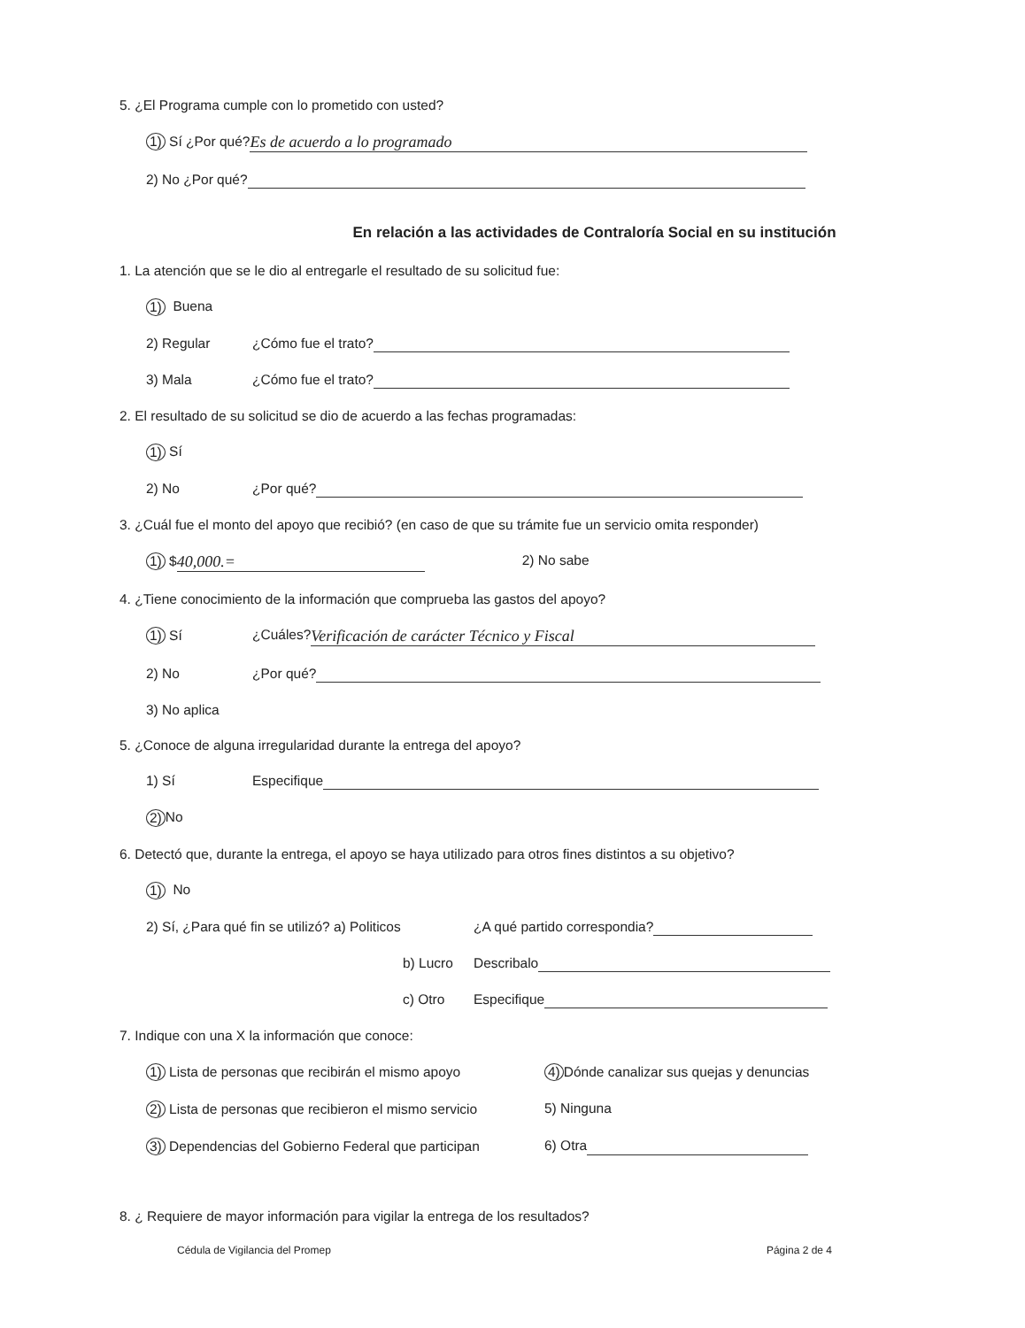5. ¿El Programa cumple con lo prometido con usted?
1) Sí ¿Por qué? Es de acuerdo a lo programado
2) No ¿Por qué?
En relación a las actividades de Contraloría Social en su institución
1. La atención que se le dio al entregarle el resultado de su solicitud fue:
1) Buena
2) Regular ¿Cómo fue el trato?
3) Mala ¿Cómo fue el trato?
2. El resultado de su solicitud se dio de acuerdo a las fechas programadas:
1) Sí
2) No ¿Por qué?
3. ¿Cuál fue el monto del apoyo que recibió? (en caso de que su trámite fue un servicio omita responder)
1) $ 40,000.= 2) No sabe
4. ¿Tiene conocimiento de la información que comprueba las gastos del apoyo?
1) Sí ¿Cuáles? Verificación de carácter Técnico y Fiscal
2) No ¿Por qué?
3) No aplica
5. ¿Conoce de alguna irregularidad durante la entrega del apoyo?
1) Sí Especifique
2) No
6. Detectó que, durante la entrega, el apoyo se haya utilizado para otros fines distintos a su objetivo?
1) No
2) Sí, ¿Para qué fin se utilizó? a) Politicos ¿A qué partido correspondia?
b) Lucro Describalo
c) Otro Especifique
7. Indique con una X la información que conoce:
1) Lista de personas que recibirán el mismo apoyo 4) Dónde canalizar sus quejas y denuncias
2) Lista de personas que recibieron el mismo servicio 5) Ninguna
3) Dependencias del Gobierno Federal que participan 6) Otra
8. ¿ Requiere de mayor información para vigilar la entrega de los resultados?
Cédula de Vigilancia del Promep Página 2 de 4